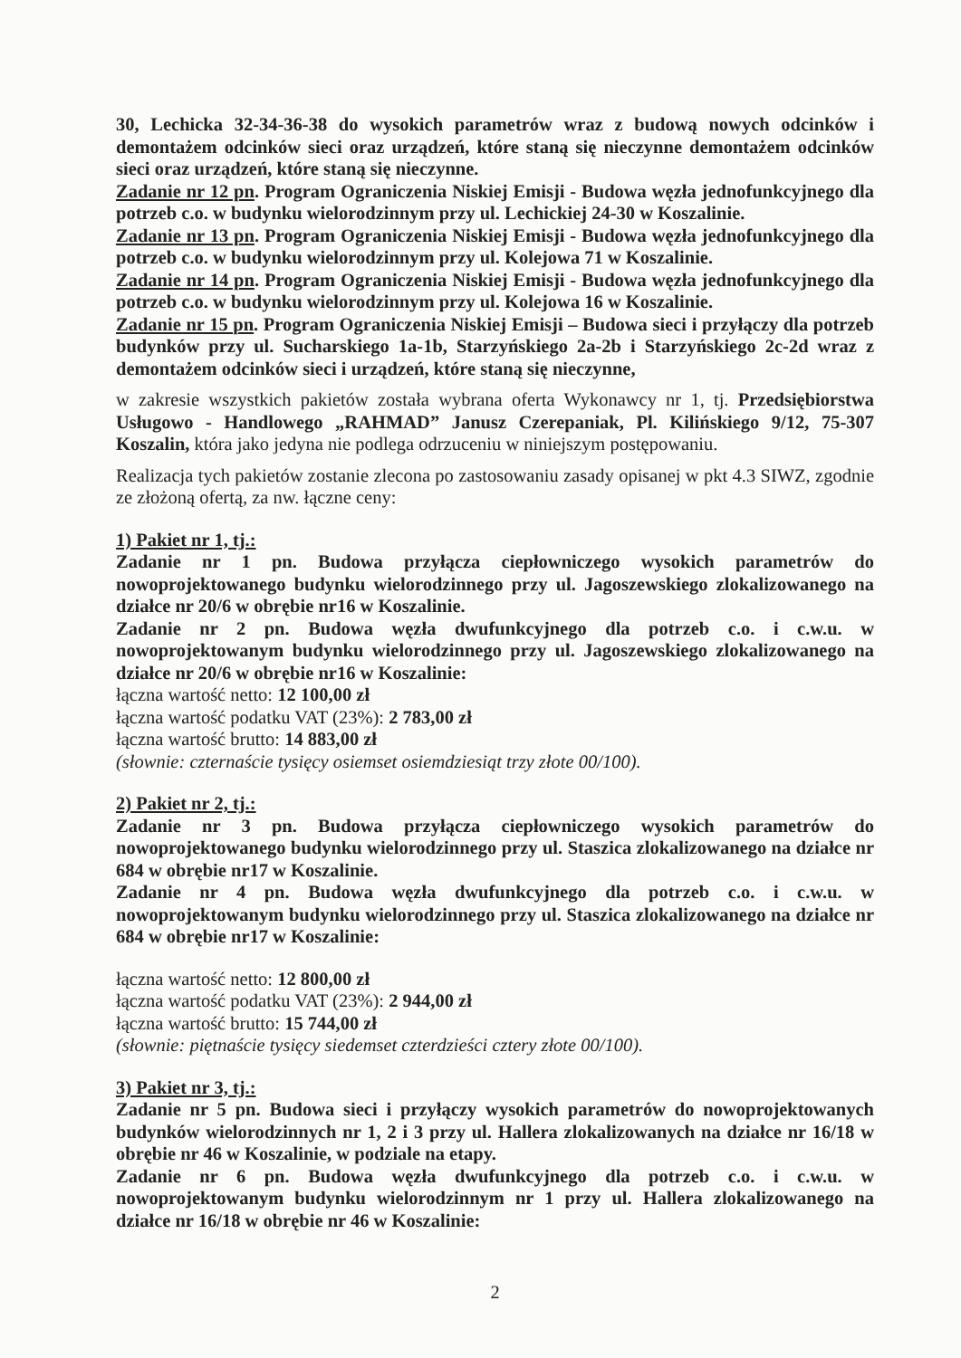30, Lechicka 32-34-36-38 do wysokich parametrów wraz z budową nowych odcinków i demontażem odcinków sieci oraz urządzeń, które staną się nieczynne demontażem odcinków sieci oraz urządzeń, które staną się nieczynne.
Zadanie nr 12 pn. Program Ograniczenia Niskiej Emisji - Budowa węzła jednofunkcyjnego dla potrzeb c.o. w budynku wielorodzinnym przy ul. Lechickiej 24-30 w Koszalinie.
Zadanie nr 13 pn. Program Ograniczenia Niskiej Emisji - Budowa węzła jednofunkcyjnego dla potrzeb c.o. w budynku wielorodzinnym przy ul. Kolejowa 71 w Koszalinie.
Zadanie nr 14 pn. Program Ograniczenia Niskiej Emisji - Budowa węzła jednofunkcyjnego dla potrzeb c.o. w budynku wielorodzinnym przy ul. Kolejowa 16 w Koszalinie.
Zadanie nr 15 pn. Program Ograniczenia Niskiej Emisji – Budowa sieci i przyłączy dla potrzeb budynków przy ul. Sucharskiego 1a-1b, Starzyńskiego 2a-2b i Starzyńskiego 2c-2d wraz z demontażem odcinków sieci i urządzeń, które staną się nieczynne,
w zakresie wszystkich pakietów została wybrana oferta Wykonawcy nr 1, tj. Przedsiębiorstwa Usługowo - Handlowego „RAHMAD” Janusz Czerepaniak, Pl. Kilińskiego 9/12, 75-307 Koszalin, która jako jedyna nie podlega odrzuceniu w niniejszym postępowaniu.
Realizacja tych pakietów zostanie zlecona po zastosowaniu zasady opisanej w pkt 4.3 SIWZ, zgodnie ze złożoną ofertą, za nw. łączne ceny:
1) Pakiet nr 1, tj.:
Zadanie nr 1 pn. Budowa przyłącza ciepłowniczego wysokich parametrów do nowoprojektowanego budynku wielorodzinnego przy ul. Jagoszewskiego zlokalizowanego na działce nr 20/6 w obrębie nr16 w Koszalinie.
Zadanie nr 2 pn. Budowa węzła dwufunkcyjnego dla potrzeb c.o. i c.w.u. w nowoprojektowanym budynku wielorodzinnego przy ul. Jagoszewskiego zlokalizowanego na działce nr 20/6 w obrębie nr16 w Koszalinie:
łączna wartość netto: 12 100,00 zł
łączna wartość podatku VAT (23%): 2 783,00 zł
łączna wartość brutto: 14 883,00 zł
(słownie: czternaście tysięcy osiemset osiemdziesiąt trzy złote 00/100).
2) Pakiet nr 2, tj.:
Zadanie nr 3 pn. Budowa przyłącza ciepłowniczego wysokich parametrów do nowoprojektowanego budynku wielorodzinnego przy ul. Staszica zlokalizowanego na działce nr 684 w obrębie nr17 w Koszalinie.
Zadanie nr 4 pn. Budowa węzła dwufunkcyjnego dla potrzeb c.o. i c.w.u. w nowoprojektowanym budynku wielorodzinnego przy ul. Staszica zlokalizowanego na działce nr 684 w obrębie nr17 w Koszalinie:
łączna wartość netto: 12 800,00 zł
łączna wartość podatku VAT (23%): 2 944,00 zł
łączna wartość brutto: 15 744,00 zł
(słownie: piętnaście tysięcy siedemset czterdzieści cztery złote 00/100).
3) Pakiet nr 3, tj.:
Zadanie nr 5 pn. Budowa sieci i przyłączy wysokich parametrów do nowoprojektowanych budynków wielorodzinnych nr 1, 2 i 3 przy ul. Hallera zlokalizowanych na działce nr 16/18 w obrębie nr 46 w Koszalinie, w podziale na etapy.
Zadanie nr 6 pn. Budowa węzła dwufunkcyjnego dla potrzeb c.o. i c.w.u. w nowoprojektowanym budynku wielorodzinnym nr 1 przy ul. Hallera zlokalizowanego na działce nr 16/18 w obrębie nr 46 w Koszalinie:
2